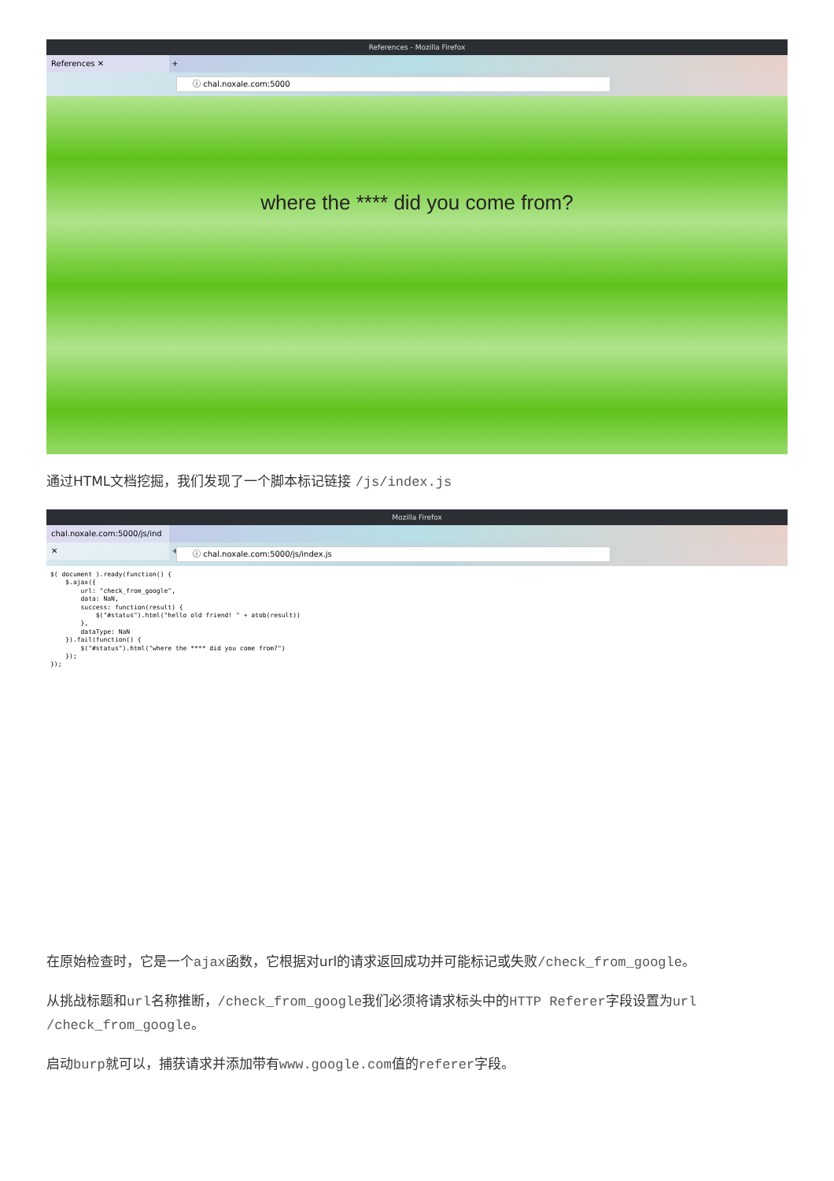References - Mozilla Firefox
References ✕ +
ⓘ chal.noxale.com:5000
where the **** did you come from?
通过HTML文档挖掘，我们发现了一个脚本标记链接 /js/index.js
Mozilla Firefox
chal.noxale.com:5000/js/ind ✕ +
ⓘ chal.noxale.com:5000/js/index.js
$( document ).ready(function() {
    $.ajax({
        url: "check_from_google",
        data: NaN,
        success: function(result) {
            $("#status").html("hello old friend! " + atob(result))
        },
        dataType: NaN
    }).fail(function() {
        $("#status").html("where the **** did you come from?")
    });
});
在原始检查时，它是一个ajax函数，它根据对url的请求返回成功并可能标记或失败/check_from_google。
从挑战标题和url名称推断，/check_from_google我们必须将请求标头中的HTTP Referer字段设置为url /check_from_google。
启动burp就可以，捕获请求并添加带有www.google.com值的referer字段。